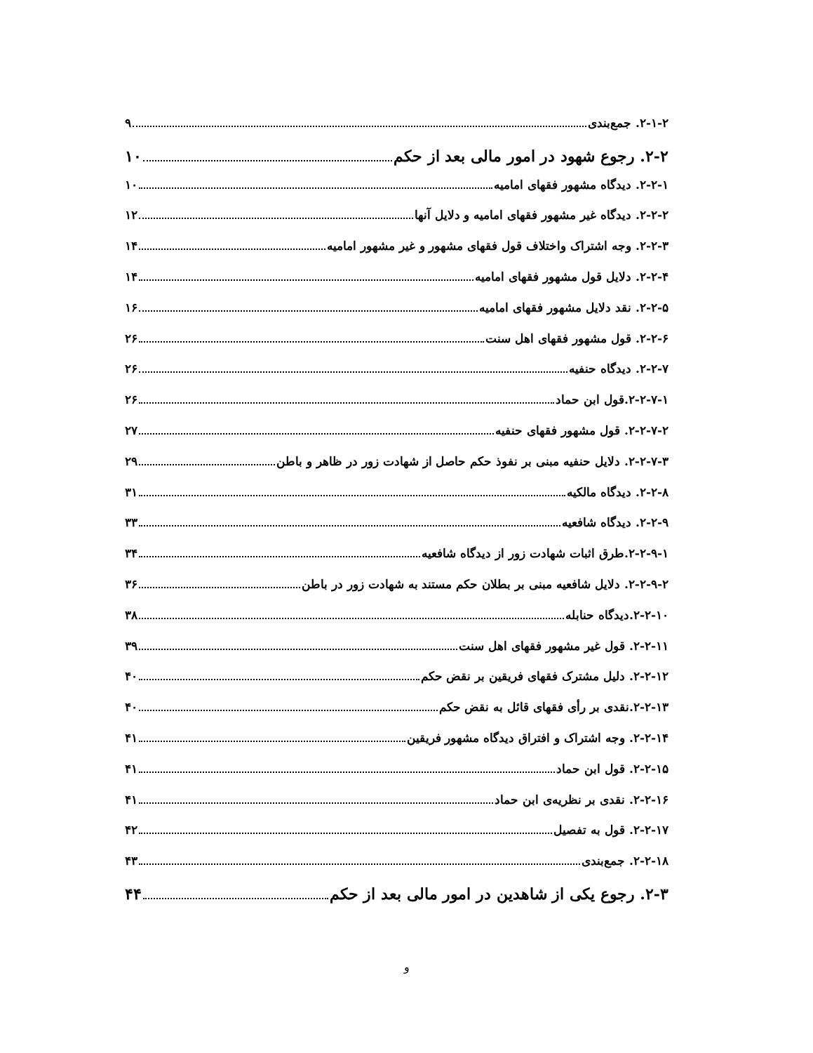۲-۱-۲. جمع‌بندی ۹
۲-۲. رجوع شهود در امور مالی بعد از حکم ۱۰
۲-۲-۱. دیدگاه مشهور فقهای امامیه ۱۰
۲-۲-۲. دیدگاه غیر مشهور فقهای امامیه و دلایل آنها ۱۲
۲-۲-۳. وجه اشتراک واختلاف قول فقهای مشهور و غیر مشهور امامیه ۱۴
۲-۲-۴. دلایل قول مشهور فقهای امامیه ۱۴
۲-۲-۵. نقد دلایل مشهور فقهای امامیه ۱۶
۲-۲-۶. قول مشهور فقهای اهل سنت ۲۶
۲-۲-۷. دیدگاه حنفیه ۲۶
۲-۲-۷-۱.قول ابن حماد ۲۶
۲-۲-۷-۲. قول مشهور فقهای حنفیه ۲۷
۲-۲-۷-۳. دلایل حنفیه مبنی بر نفوذ حکم حاصل از شهادت زور در ظاهر و باطن ۲۹
۲-۲-۸. دیدگاه مالکیه ۳۱
۲-۲-۹. دیدگاه شافعیه ۳۳
۲-۲-۹-۱.طرق اثبات شهادت زور از دیدگاه شافعیه ۳۴
۲-۲-۹-۲. دلایل شافعیه مبنی بر بطلان حکم مستند به شهادت زور در باطن ۳۶
۲-۲-۱۰.دیدگاه حنابله ۳۸
۲-۲-۱۱. قول غیر مشهور فقهای اهل سنت ۳۹
۲-۲-۱۲. دلیل مشترک فقهای فریقین بر نقض حکم ۴۰
۲-۲-۱۳.نقدی بر رأی فقهای قائل به نقض حکم ۴۰
۲-۲-۱۴. وجه اشتراک و افتراق دیدگاه مشهور فریقین ۴۱
۲-۲-۱۵. قول ابن حماد ۴۱
۲-۲-۱۶. نقدی بر نظریه‌ی ابن حماد ۴۱
۲-۲-۱۷. قول به تفصیل ۴۲
۲-۲-۱۸. جمع‌بندی ۴۳
۲-۳. رجوع یکی از شاهدین در امور مالی بعد از حکم ۴۴
و